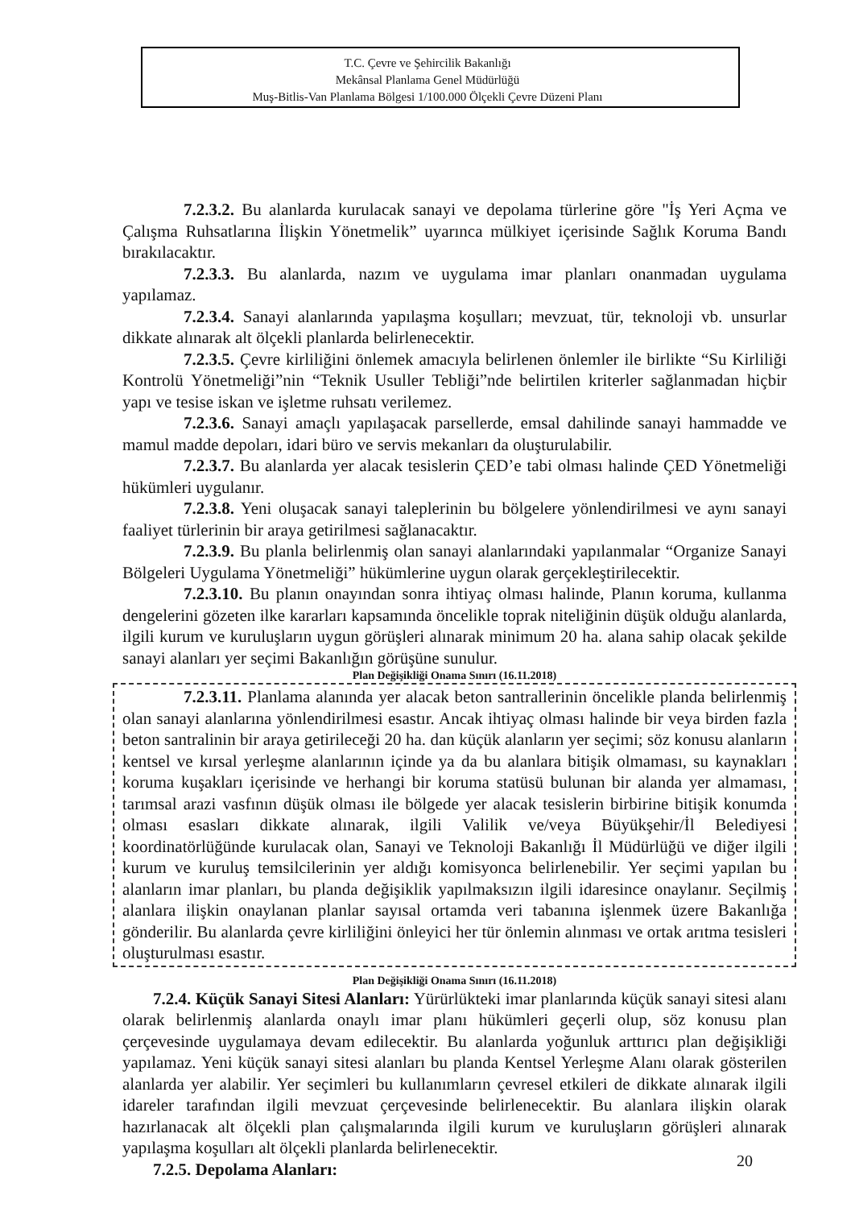T.C. Çevre ve Şehircilik Bakanlığı
Mekânsal Planlama Genel Müdürlüğü
Muş-Bitlis-Van Planlama Bölgesi 1/100.000 Ölçekli Çevre Düzeni Planı
7.2.3.2. Bu alanlarda kurulacak sanayi ve depolama türlerine göre "İş Yeri Açma ve Çalışma Ruhsatlarına İlişkin Yönetmelik” uyarınca mülkiyet içerisinde Sağlık Koruma Bandı bırakılacaktır.
7.2.3.3. Bu alanlarda, nazım ve uygulama imar planları onanmadan uygulama yapılamaz.
7.2.3.4. Sanayi alanlarında yapılaşma koşulları; mevzuat, tür, teknoloji vb. unsurlar dikkate alınarak alt ölçekli planlarda belirlenecektir.
7.2.3.5. Çevre kirliliğini önlemek amacıyla belirlenen önlemler ile birlikte “Su Kirliliği Kontrolü Yönetmeliği”nin “Teknik Usuller Tebliği”nde belirtilen kriterler sağlanmadan hiçbir yapı ve tesise iskan ve işletme ruhsatı verilemez.
7.2.3.6. Sanayi amaçlı yapılaşacak parsellerde, emsal dahilinde sanayi hammadde ve mamul madde depoları, idari büro ve servis mekanları da oluşturulabilir.
7.2.3.7. Bu alanlarda yer alacak tesislerin ÇED’e tabi olması halinde ÇED Yönetmeliği hükümleri uygulanır.
7.2.3.8. Yeni oluşacak sanayi taleplerinin bu bölgelere yönlendirilmesi ve aynı sanayi faaliyet türlerinin bir araya getirilmesi sağlanacaktır.
7.2.3.9. Bu planla belirlenmiş olan sanayi alanlarındaki yapılanmalar “Organize Sanayi Bölgeleri Uygulama Yönetmeliği” hükümlerine uygun olarak gerçekleştirilecektir.
7.2.3.10. Bu planın onayından sonra ihtiyaç olması halinde, Planın koruma, kullanma dengelerini gözeten ilke kararları kapsamında öncelikle toprak niteliğinin düşük olduğu alanlarda, ilgili kurum ve kuruluşların uygun görüşleri alınarak minimum 20 ha. alana sahip olacak şekilde sanayi alanları yer seçimi Bakanlığın görüşüne sunulur.
Plan Değişikliği Onama Sınırı (16.11.2018)
7.2.3.11. Planlama alanında yer alacak beton santrallerinin öncelikle planda belirlenmiş olan sanayi alanlarına yönlendirilmesi esastır. Ancak ihtiyaç olması halinde bir veya birden fazla beton santralinin bir araya getirileceği 20 ha. dan küçük alanların yer seçimi; söz konusu alanların kentsel ve kırsal yerleşme alanlarının içinde ya da bu alanlara bitişik olmaması, su kaynakları koruma kuşakları içerisinde ve herhangi bir koruma statüsü bulunan bir alanda yer almaması, tarımsal arazi vasfının düşük olması ile bölgede yer alacak tesislerin birbirine bitişik konumda olması esasları dikkate alınarak, ilgili Valilik ve/veya Büyükşehir/İl Belediyesi koordinatörlüğünde kurulacak olan, Sanayi ve Teknoloji Bakanlığı İl Müdürlüğü ve diğer ilgili kurum ve kuruluş temsilcilerinin yer aldığı komisyonca belirlenebilir. Yer seçimi yapılan bu alanların imar planları, bu planda değişiklik yapılmaksızın ilgili idaresince onaylanır. Seçilmiş alanlara ilişkin onaylanan planlar sayısal ortamda veri tabanına işlenmek üzere Bakanlığa gönderilir. Bu alanlarda çevre kirliliğini önleyici her tür önlemin alınması ve ortak arıtma tesisleri oluşturulması esastır.
Plan Değişikliği Onama Sınırı (16.11.2018)
7.2.4. Küçük Sanayi Sitesi Alanları: Yürürlükteki imar planlarında küçük sanayi sitesi alanı olarak belirlenmiş alanlarda onaylı imar planı hükümleri geçerli olup, söz konusu plan çerçevesinde uygulamaya devam edilecektir. Bu alanlarda yoğunluk arttırıcı plan değişikliği yapılamaz. Yeni küçük sanayi sitesi alanları bu planda Kentsel Yerleşme Alanı olarak gösterilen alanlarda yer alabilir. Yer seçimleri bu kullanımların çevresel etkileri de dikkate alınarak ilgili idareler tarafından ilgili mevzuat çerçevesinde belirlenecektir. Bu alanlara ilişkin olarak hazırlanacak alt ölçekli plan çalışmalarında ilgili kurum ve kuruluşların görüşleri alınarak yapılaşma koşulları alt ölçekli planlarda belirlenecektir.
7.2.5. Depolama Alanları:
20